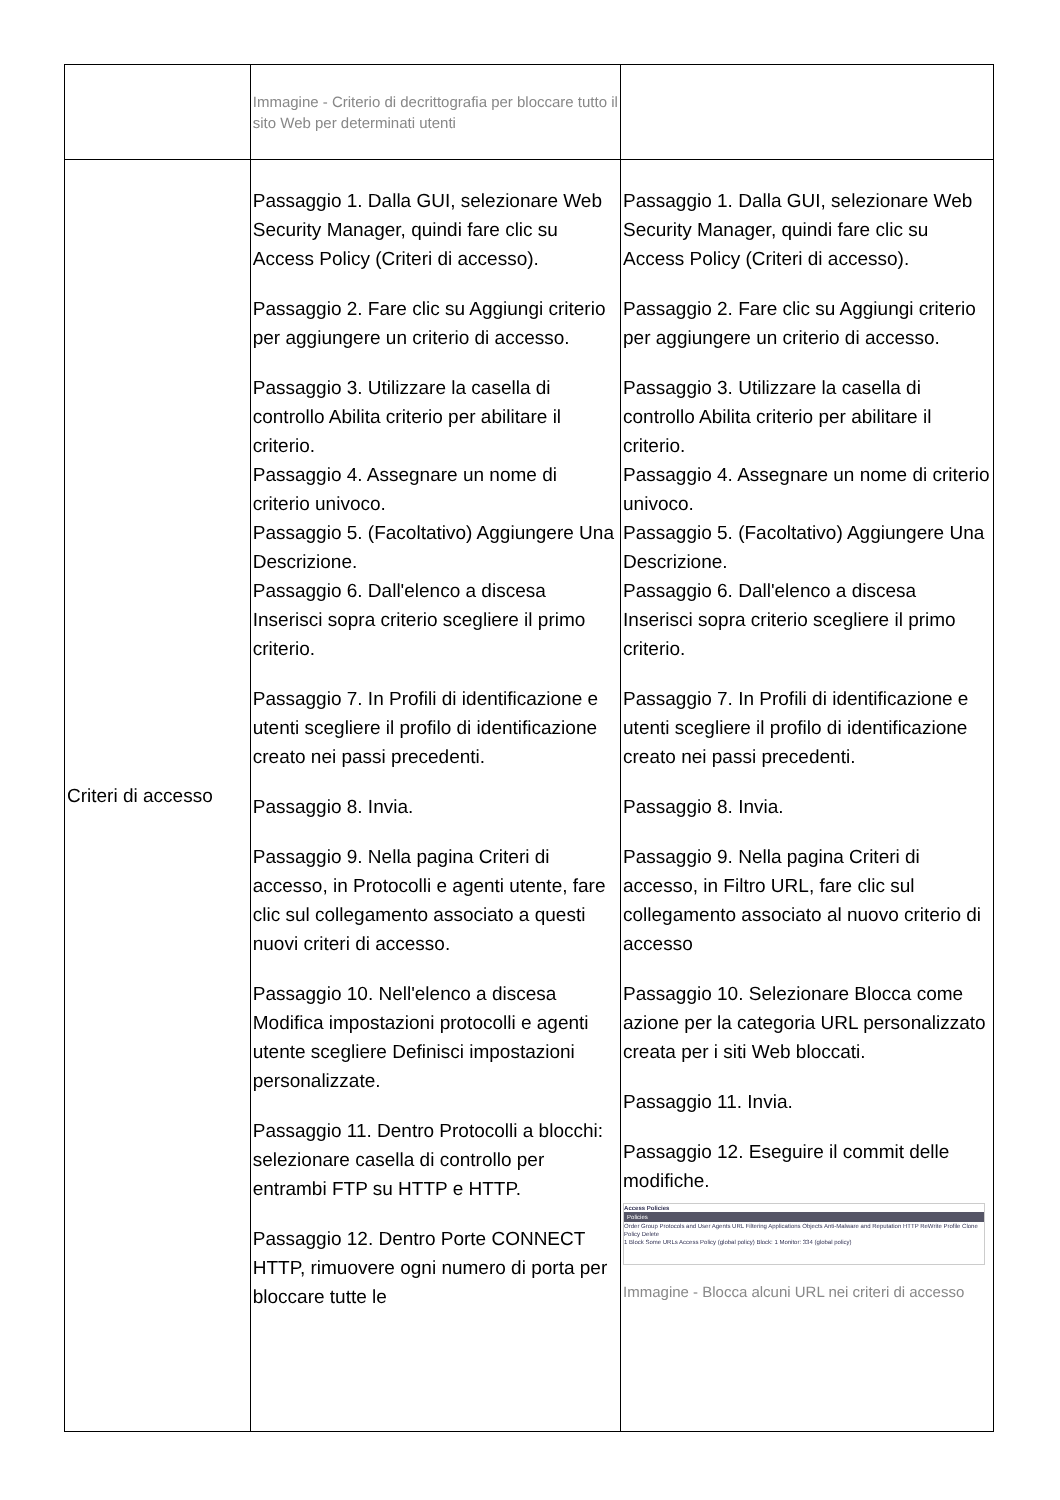| | Immagine - Criterio di decrittografia per bloccare tutto il sito Web per determinati utenti | |
| Criteri di accesso | Passaggio 1. Dalla GUI, selezionare Web Security Manager, quindi fare clic su Access Policy (Criteri di accesso). Passaggio 2. Fare clic su Aggiungi criterio per aggiungere un criterio di accesso. Passaggio 3. Utilizzare la casella di controllo Abilita criterio per abilitare il criterio. Passaggio 4. Assegnare un nome di criterio univoco. Passaggio 5. (Facoltativo) Aggiungere Una Descrizione. Passaggio 6. Dall'elenco a discesa Inserisci sopra criterio scegliere il primo criterio. Passaggio 7. In Profili di identificazione e utenti scegliere il profilo di identificazione creato nei passi precedenti. Passaggio 8. Invia. Passaggio 9. Nella pagina Criteri di accesso, in Protocolli e agenti utente, fare clic sul collegamento associato a questi nuovi criteri di accesso. Passaggio 10. Nell'elenco a discesa Modifica impostazioni protocolli e agenti utente scegliere Definisci impostazioni personalizzate. Passaggio 11. Dentro Protocolli a blocchi: selezionare casella di controllo per entrambi FTP su HTTP e HTTP. Passaggio 12. Dentro Porte CONNECT HTTP, rimuovere ogni numero di porta per bloccare tutte le | Passaggio 1. Dalla GUI, selezionare Web Security Manager, quindi fare clic su Access Policy (Criteri di accesso). Passaggio 2. Fare clic su Aggiungi criterio per aggiungere un criterio di accesso. Passaggio 3. Utilizzare la casella di controllo Abilita criterio per abilitare il criterio. Passaggio 4. Assegnare un nome di criterio univoco. Passaggio 5. (Facoltativo) Aggiungere Una Descrizione. Passaggio 6. Dall'elenco a discesa Inserisci sopra criterio scegliere il primo criterio. Passaggio 7. In Profili di identificazione e utenti scegliere il profilo di identificazione creato nei passi precedenti. Passaggio 8. Invia. Passaggio 9. Nella pagina Criteri di accesso, in Filtro URL, fare clic sul collegamento associato al nuovo criterio di accesso Passaggio 10. Selezionare Blocca come azione per la categoria URL personalizzato creata per i siti Web bloccati. Passaggio 11. Invia. Passaggio 12. Eseguire il commit delle modifiche. Access Policies Policies Order Group Protocols and User Agents URL Filtering Applications Objects Anti-Malware and Reputation HTTP ReWrite Profile Clone Policy Delete 1 Block Some URLs Access Policy (global policy) Block: 1 Monitor: 334 (global policy) Immagine - Blocca alcuni URL nei criteri di accesso |